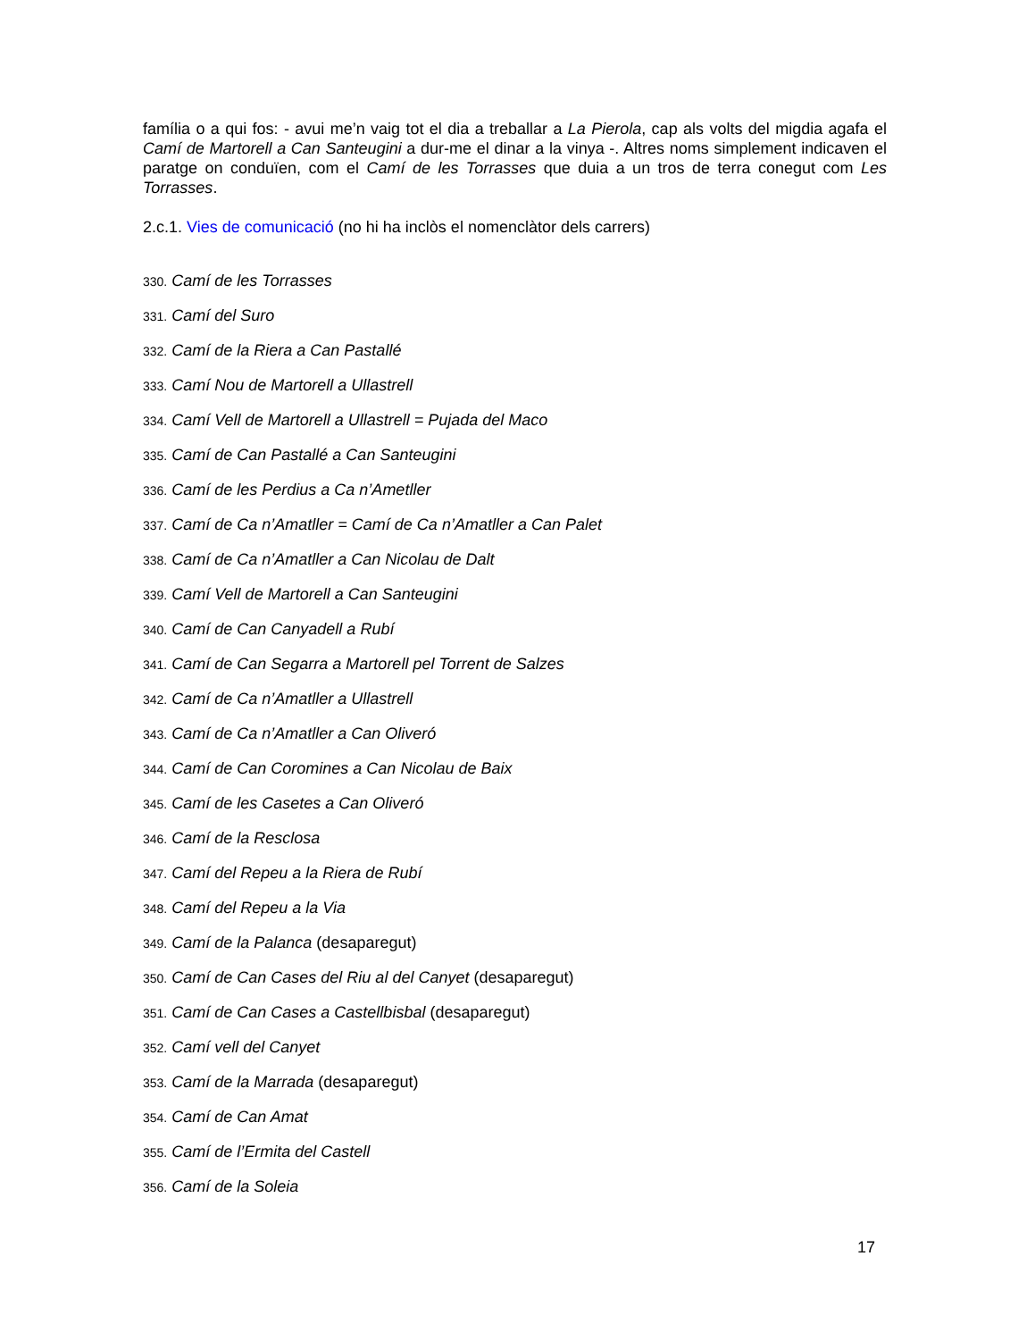família o a qui fos: - avui me’n vaig tot el dia a treballar a La Pierola, cap als volts del migdia agafa el Camí de Martorell a Can Santeugini a dur-me el dinar a la vinya -. Altres noms simplement indicaven el paratge on conduïen, com el Camí de les Torrasses que duia a un tros de terra conegut com Les Torrasses.
2.c.1. Vies de comunicació (no hi ha inclòs el nomenclàtor dels carrers)
330. Camí de les Torrasses
331. Camí del Suro
332. Camí de la Riera a Can Pastallé
333. Camí Nou de Martorell a Ullastrell
334. Camí Vell de Martorell a Ullastrell = Pujada del Maco
335. Camí de Can Pastallé a Can Santeugini
336. Camí de les Perdius a Ca n’Ametller
337. Camí de Ca n’Amatller = Camí de Ca n’Amatller a Can Palet
338. Camí de Ca n’Amatller a Can Nicolau de Dalt
339. Camí Vell de Martorell a Can Santeugini
340. Camí de Can Canyadell a Rubí
341. Camí de Can Segarra a Martorell pel Torrent de Salzes
342. Camí de Ca n’Amatller a Ullastrell
343. Camí de Ca n’Amatller a Can Oliveró
344. Camí de Can Coromines a Can Nicolau de Baix
345. Camí de les Casetes a Can Oliveró
346. Camí de la Resclosa
347. Camí del Repeu a la Riera de Rubí
348. Camí del Repeu a la Via
349. Camí de la Palanca (desaparegut)
350. Camí de Can Cases del Riu al del Canyet (desaparegut)
351. Camí de Can Cases a Castellbisbal (desaparegut)
352. Camí vell del Canyet
353. Camí de la Marrada (desaparegut)
354. Camí de Can Amat
355. Camí de l’Ermita del Castell
356. Camí de la Soleia
17